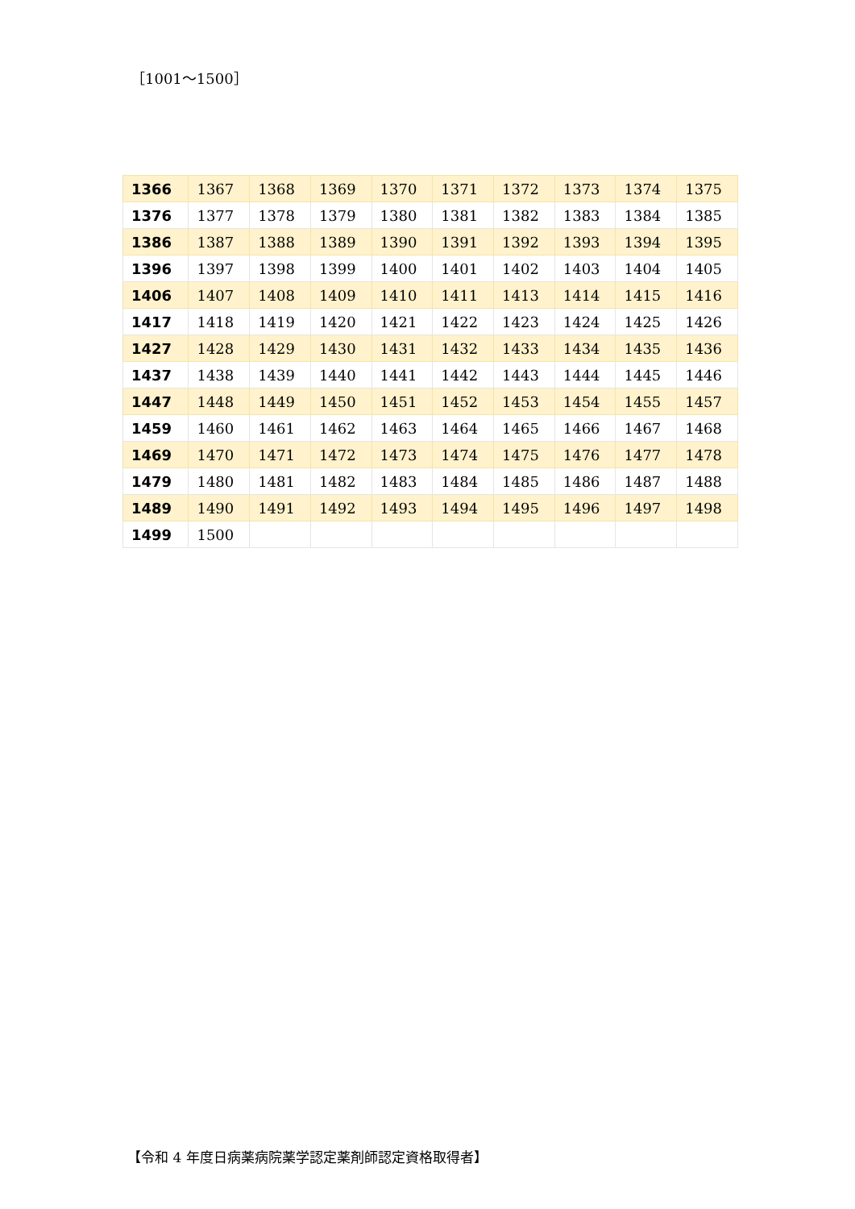［1001～1500］
| 1366 | 1367 | 1368 | 1369 | 1370 | 1371 | 1372 | 1373 | 1374 | 1375 |
| 1376 | 1377 | 1378 | 1379 | 1380 | 1381 | 1382 | 1383 | 1384 | 1385 |
| 1386 | 1387 | 1388 | 1389 | 1390 | 1391 | 1392 | 1393 | 1394 | 1395 |
| 1396 | 1397 | 1398 | 1399 | 1400 | 1401 | 1402 | 1403 | 1404 | 1405 |
| 1406 | 1407 | 1408 | 1409 | 1410 | 1411 | 1413 | 1414 | 1415 | 1416 |
| 1417 | 1418 | 1419 | 1420 | 1421 | 1422 | 1423 | 1424 | 1425 | 1426 |
| 1427 | 1428 | 1429 | 1430 | 1431 | 1432 | 1433 | 1434 | 1435 | 1436 |
| 1437 | 1438 | 1439 | 1440 | 1441 | 1442 | 1443 | 1444 | 1445 | 1446 |
| 1447 | 1448 | 1449 | 1450 | 1451 | 1452 | 1453 | 1454 | 1455 | 1457 |
| 1459 | 1460 | 1461 | 1462 | 1463 | 1464 | 1465 | 1466 | 1467 | 1468 |
| 1469 | 1470 | 1471 | 1472 | 1473 | 1474 | 1475 | 1476 | 1477 | 1478 |
| 1479 | 1480 | 1481 | 1482 | 1483 | 1484 | 1485 | 1486 | 1487 | 1488 |
| 1489 | 1490 | 1491 | 1492 | 1493 | 1494 | 1495 | 1496 | 1497 | 1498 |
| 1499 | 1500 | | | | | | | | |
【令和 4 年度日病薬病院薬学認定薬剤師認定資格取得者】